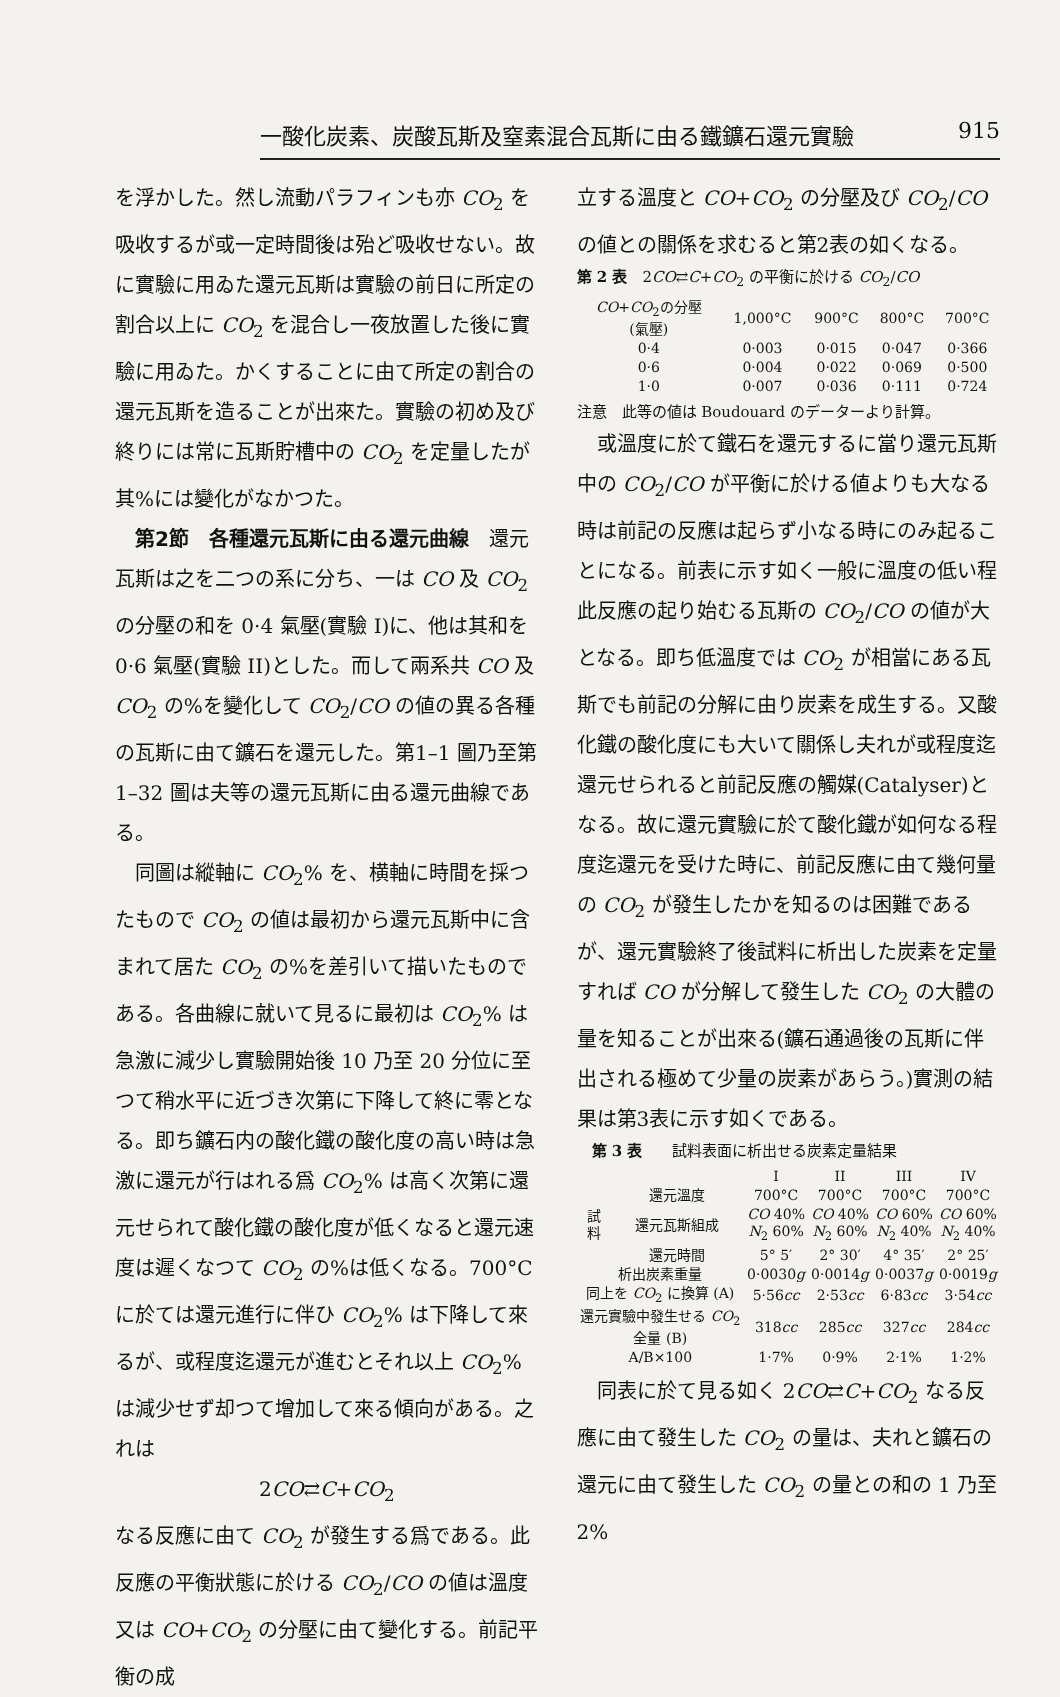一酸化炭素、炭酸瓦斯及窒素混合瓦斯に由る鐵鑛石還元實驗 915
を浮かした。然し流動パラフィンも亦 CO<sub>2</sub> を吸收するが或一定時間後は殆ど吸收せない。故に實驗に用ゐた還元瓦斯は實驗の前日に所定の割合以上に CO<sub>2</sub> を混合し一夜放置した後に實驗に用ゐた。かくすることに由て所定の割合の還元瓦斯を造ることが出來た。實驗の初め及び終りには常に瓦斯貯槽中の CO<sub>2</sub> を定量したが其%には變化がなかつた。
　第2節　各種還元瓦斯に由る還元曲線　還元瓦斯は之を二つの系に分ち、一は CO 及 CO<sub>2</sub> の分壓の和を 0·4 氣壓(實驗 I)に、他は其和を 0·6 氣壓(實驗 II)とした。而して兩系共 CO 及 CO<sub>2</sub> の%を變化して CO<sub>2</sub>/CO の値の異る各種の瓦斯に由て鑛石を還元した。第1–1 圖乃至第 1–32 圖は夫等の還元瓦斯に由る還元曲線である。
　同圖は縱軸に CO<sub>2</sub>% を、横軸に時間を採つたもので CO<sub>2</sub> の値は最初から還元瓦斯中に含まれて居た CO<sub>2</sub> の%を差引いて描いたものである。各曲線に就いて見るに最初は CO<sub>2</sub>% は急激に減少し實驗開始後 10 乃至 20 分位に至つて稍水平に近づき次第に下降して終に零となる。即ち鑛石内の酸化鐵の酸化度の高い時は急激に還元が行はれる爲 CO<sub>2</sub>% は高く次第に還元せられて酸化鐵の酸化度が低くなると還元速度は遲くなつて CO<sub>2</sub> の%は低くなる。700°C に於ては還元進行に伴ひ CO<sub>2</sub>% は下降して來るが、或程度迄還元が進むとそれ以上 CO<sub>2</sub>% は減少せず却つて增加して來る傾向がある。之れは
2CO⇄C+CO<sub>2</sub>
なる反應に由て CO<sub>2</sub> が發生する爲である。此反應の平衡狀態に於ける CO<sub>2</sub>/CO の値は溫度又は CO+CO<sub>2</sub> の分壓に由て變化する。前記平衡の成
立する溫度と CO+CO<sub>2</sub> の分壓及び CO<sub>2</sub>/CO の値との關係を求むると第2表の如くなる。
第 2 表　2CO⇄C+CO<sub>2</sub> の平衡に於ける CO<sub>2</sub>/CO
| CO + CO<sub>2</sub>の分壓 (氣壓) | 1,000°C | 900°C | 800°C | 700°C |
| --- | --- | --- | --- | --- |
| 0·4 | 0·003 | 0·015 | 0·047 | 0·366 |
| 0·6 | 0·004 | 0·022 | 0·069 | 0·500 |
| 1·0 | 0·007 | 0·036 | 0·111 | 0·724 |
注意　此等の値は Boudouard のデーターより計算。
　或溫度に於て鐵石を還元するに當り還元瓦斯中の CO<sub>2</sub>/CO が平衡に於ける値よりも大なる時は前記の反應は起らず小なる時にのみ起ることになる。前表に示す如く一般に溫度の低い程此反應の起り始むる瓦斯の CO<sub>2</sub>/CO の値が大となる。即ち低溫度では CO<sub>2</sub> が相當にある瓦斯でも前記の分解に由り炭素を成生する。又酸化鐵の酸化度にも大いて關係し夫れが或程度迄還元せられると前記反應の觸媒(Catalyser)となる。故に還元實驗に於て酸化鐵が如何なる程度迄還元を受けた時に、前記反應に由て幾何量の CO<sub>2</sub> が發生したかを知るのは困難であるが、還元實驗終了後試料に析出した炭素を定量すれば CO が分解して發生した CO<sub>2</sub> の大體の量を知ることが出來る(鑛石通過後の瓦斯に伴出される極めて少量の炭素があらう。)實測の結果は第3表に示す如くである。
　第 3 表　　試料表面に析出せる炭素定量結果
| | | I | II | III | IV |
| --- | --- | --- | --- | --- | --- |
| 試 料 | 還元溫度 | 700°C | 700°C | 700°C | 700°C |
| | 還元瓦斯組成 | CO 40% N<sub>2</sub> 60% | CO 40% N<sub>2</sub> 60% | CO 60% N<sub>2</sub> 40% | CO 60% N<sub>2</sub> 40% |
| | 還元時間 | 5° 5′ | 2° 30′ | 4° 35′ | 2° 25′ |
| 析出炭素重量 | | 0·0030 g | 0·0014 g | 0·0037 g | 0·0019 g |
| 同上を CO<sub>2</sub> に換算 (A) | | 5·56 cc | 2·53 cc | 6·83 cc | 3·54 cc |
| 還元實驗中發生せる CO<sub>2</sub> 全量 (B) | | 318 cc | 285 cc | 327 cc | 284 cc |
| A/B×100 | | 1·7% | 0·9% | 2·1% | 1·2% |
　同表に於て見る如く 2CO⇄C+CO<sub>2</sub> なる反應に由て發生した CO<sub>2</sub> の量は、夫れと鑛石の還元に由て發生した CO<sub>2</sub> の量との和の 1 乃至 2%